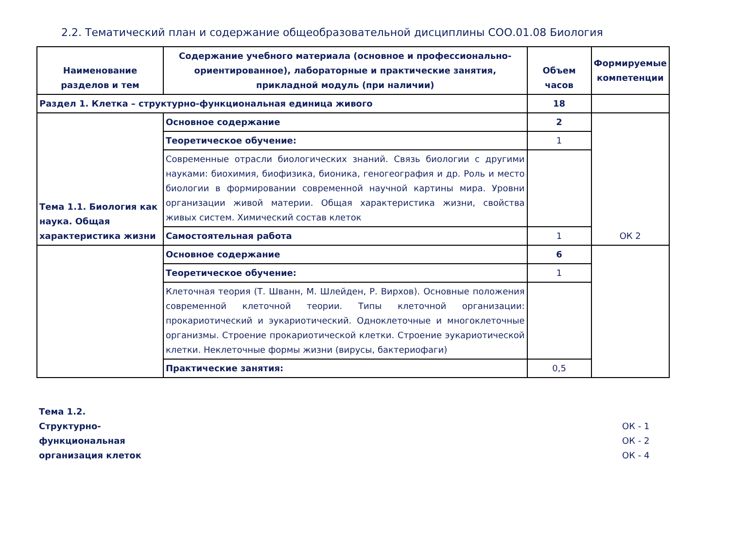2.2. Тематический план и содержание общеобразовательной дисциплины СОО.01.08 Биология
| Наименование разделов и тем | Содержание учебного материала (основное и профессионально-ориентированное), лабораторные и практические занятия, прикладной модуль (при наличии) | Объем часов | Формируемые компетенции |
| --- | --- | --- | --- |
| Раздел 1. Клетка – структурно-функциональная единица живого | | 18 | |
| Тема 1.1. Биология как наука. Общая характеристика жизни | Основное содержание | 2 | ОК 2 |
| | Теоретическое обучение: | 1 | |
| | Современные отрасли биологических знаний. Связь биологии с другими науками: биохимия, биофизика, бионика, геногеография и др. Роль и место биологии в формировании современной научной картины мира. Уровни организации живой материи. Общая характеристика жизни, свойства живых систем. Химический состав клеток | | |
| | Самостоятельная работа | 1 | |
| | Основное содержание | 6 | |
| | Теоретическое обучение: | 1 | |
| | Клеточная теория (Т. Шванн, М. Шлейден, Р. Вирхов). Основные положения современной клеточной теории. Типы клеточной организации: прокариотический и эукариотический. Одноклеточные и многоклеточные организмы. Строение прокариотической клетки. Строение эукариотической клетки. Неклеточные формы жизни (вирусы, бактериофаги) | | |
| | Практические занятия: | 0,5 | |
Тема 1.2.
Структурно-функциональная организация клеток
ОК - 1
ОК - 2
ОК - 4